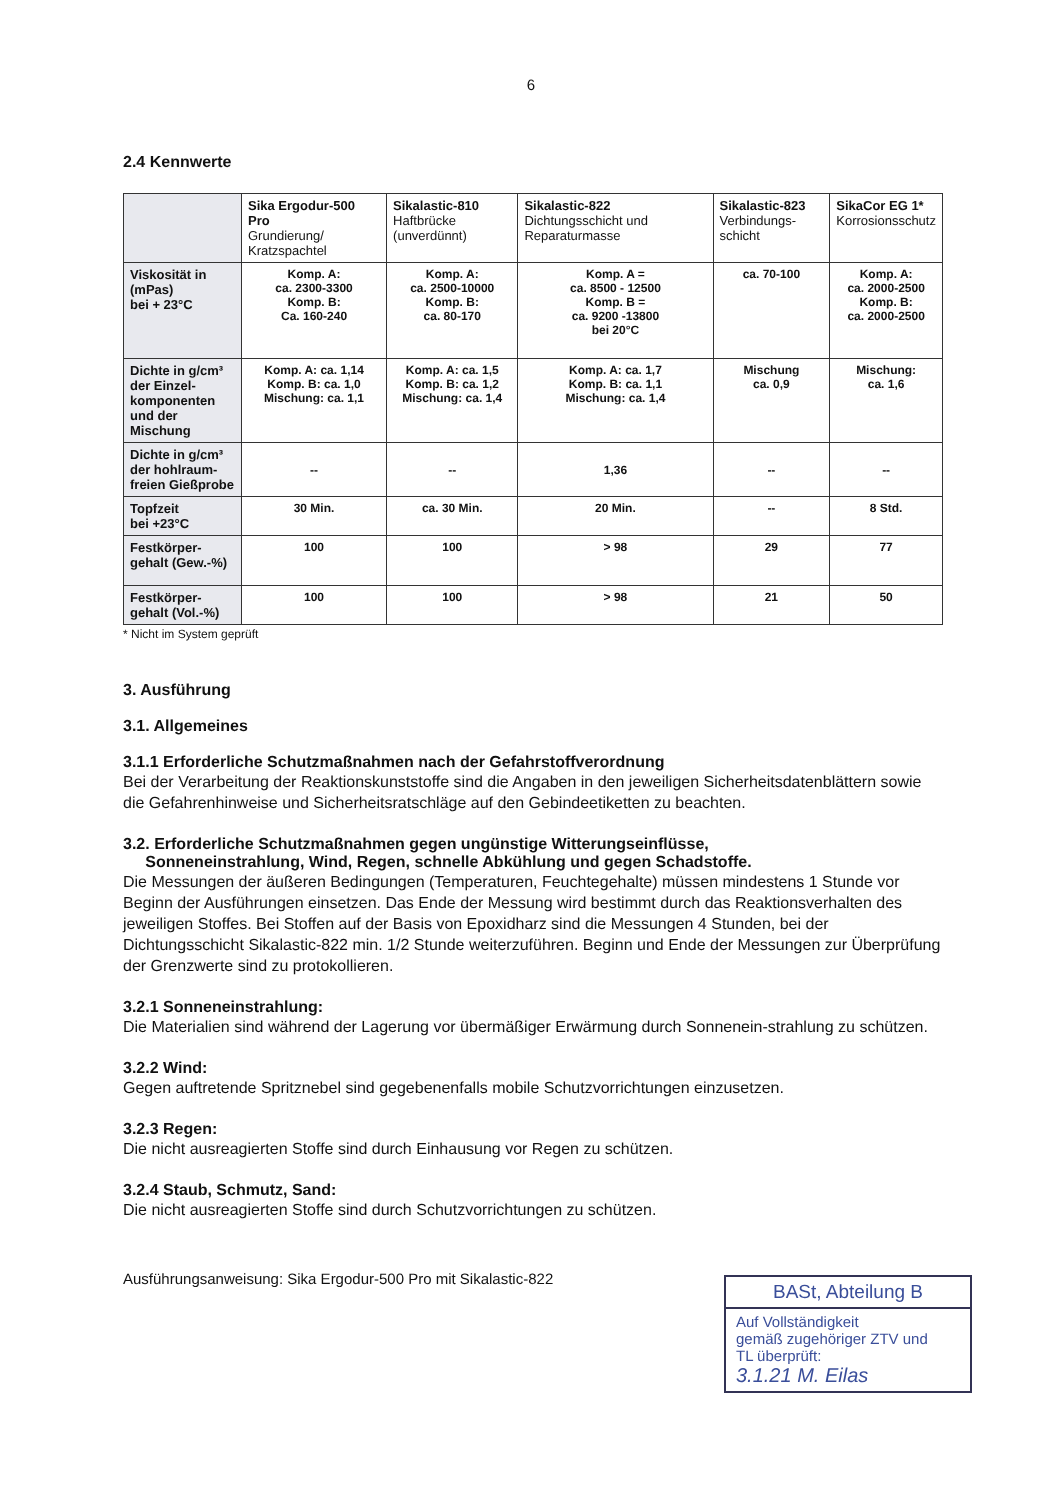6
2.4 Kennwerte
| | Sika Ergodur-500 Pro Grundierung/ Kratzspachtel | Sikalastic-810 Haftbrücke (unverdünnt) | Sikalastic-822 Dichtungsschicht und Reparaturmasse | Sikalastic-823 Verbindungs-schicht | SikaCor EG 1* Korrosionsschutz |
| Viskosität in (mPas) bei + 23°C | Komp. A: ca. 2300-3300 Komp. B: Ca. 160-240 | Komp. A: ca. 2500-10000 Komp. B: ca. 80-170 | Komp. A = ca. 8500 - 12500 Komp. B = ca. 9200 -13800 bei 20°C | ca. 70-100 | Komp. A: ca. 2000-2500 Komp. B: ca. 2000-2500 |
| Dichte in g/cm³ der Einzel-komponenten und der Mischung | Komp. A: ca. 1,14 Komp. B: ca. 1,0 Mischung: ca. 1,1 | Komp. A: ca. 1,5 Komp. B: ca. 1,2 Mischung: ca. 1,4 | Komp. A: ca. 1,7 Komp. B: ca. 1,1 Mischung: ca. 1,4 | Mischung ca. 0,9 | Mischung: ca. 1,6 |
| Dichte in g/cm³ der hohlraum-freien Gießprobe | -- | -- | 1,36 | -- | -- |
| Topfzeit bei +23°C | 30 Min. | ca. 30 Min. | 20 Min. | -- | 8 Std. |
| Festkörper-gehalt (Gew.-%) | 100 | 100 | > 98 | 29 | 77 |
| Festkörper-gehalt (Vol.-%) | 100 | 100 | > 98 | 21 | 50 |
* Nicht im System geprüft
3. Ausführung
3.1. Allgemeines
3.1.1 Erforderliche Schutzmaßnahmen nach der Gefahrstoffverordnung
Bei der Verarbeitung der Reaktionskunststoffe sind die Angaben in den jeweiligen Sicherheitsdatenblättern sowie die Gefahrenhinweise und Sicherheitsratschläge auf den Gebindeetiketten zu beachten.
3.2. Erforderliche Schutzmaßnahmen gegen ungünstige Witterungseinflüsse,
Sonneneinstrahlung, Wind, Regen, schnelle Abkühlung und gegen Schadstoffe.
Die Messungen der äußeren Bedingungen (Temperaturen, Feuchtegehalte) müssen mindestens 1 Stunde vor Beginn der Ausführungen einsetzen. Das Ende der Messung wird bestimmt durch das Reaktionsverhalten des jeweiligen Stoffes. Bei Stoffen auf der Basis von Epoxidharz sind die Messungen 4 Stunden, bei der Dichtungsschicht Sikalastic-822 min. 1/2 Stunde weiterzuführen. Beginn und Ende der Messungen zur Überprüfung der Grenzwerte sind zu protokollieren.
3.2.1 Sonneneinstrahlung:
Die Materialien sind während der Lagerung vor übermäßiger Erwärmung durch Sonnenein-strahlung zu schützen.
3.2.2 Wind:
Gegen auftretende Spritznebel sind gegebenenfalls mobile Schutzvorrichtungen einzusetzen.
3.2.3 Regen:
Die nicht ausreagierten Stoffe sind durch Einhausung vor Regen zu schützen.
3.2.4 Staub, Schmutz, Sand:
Die nicht ausreagierten Stoffe sind durch Schutzvorrichtungen zu schützen.
Ausführungsanweisung: Sika Ergodur-500 Pro mit Sikalastic-822
BASt, Abteilung B
Auf Vollständigkeit
gemäß zugehöriger ZTV und
TL überprüft:
3.1.21 M. Eilas